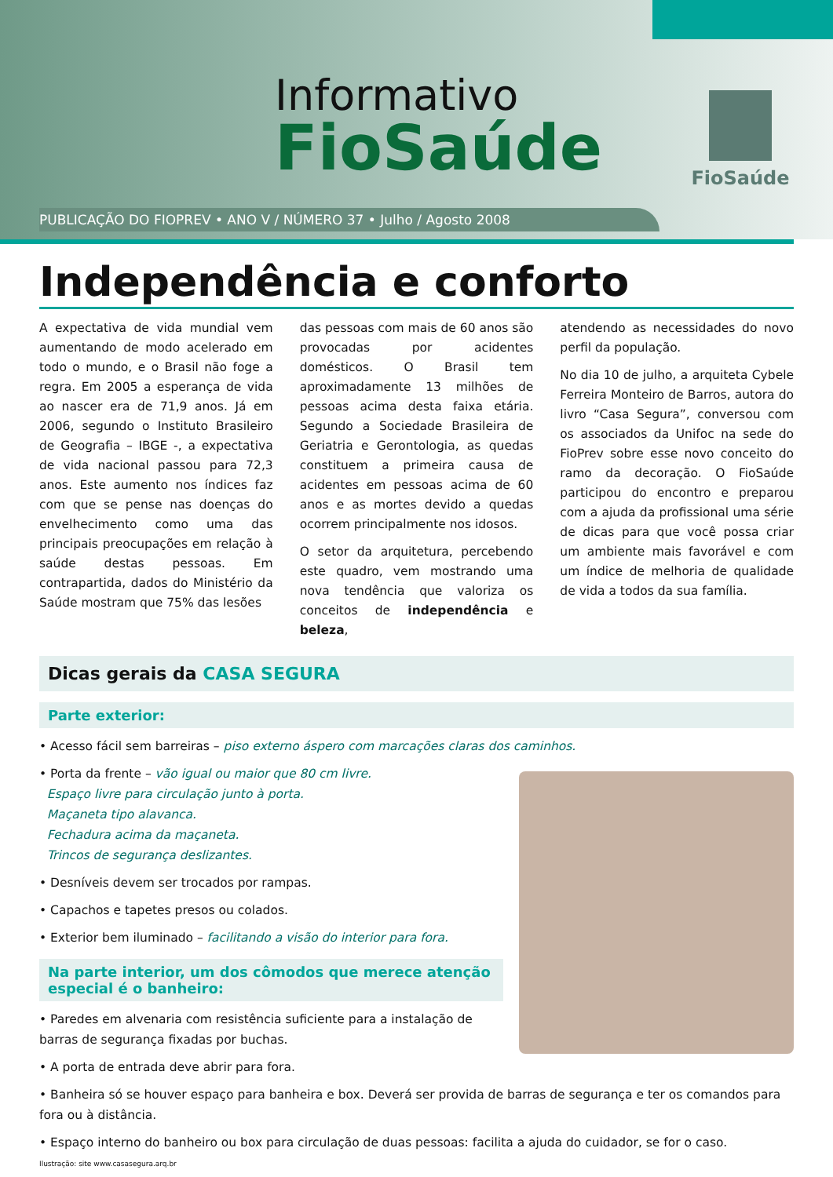Informativo
FioSaúde
FioSaúde
PUBLICAÇÃO DO FIOPREV • ANO V / NÚMERO 37 • Julho / Agosto 2008
Independência e conforto
A expectativa de vida mundial vem aumentando de modo acelerado em todo o mundo, e o Brasil não foge a regra. Em 2005 a esperança de vida ao nascer era de 71,9 anos. Já em 2006, segundo o Instituto Brasileiro de Geografia – IBGE -, a expectativa de vida nacional passou para 72,3 anos. Este aumento nos índices faz com que se pense nas doenças do envelhecimento como uma das principais preocupações em relação à saúde destas pessoas. Em contrapartida, dados do Ministério da Saúde mostram que 75% das lesões
das pessoas com mais de 60 anos são provocadas por acidentes domésticos. O Brasil tem aproximadamente 13 milhões de pessoas acima desta faixa etária. Segundo a Sociedade Brasileira de Geriatria e Gerontologia, as quedas constituem a primeira causa de acidentes em pessoas acima de 60 anos e as mortes devido a quedas ocorrem principalmente nos idosos.
O setor da arquitetura, percebendo este quadro, vem mostrando uma nova tendência que valoriza os conceitos de independência e beleza,
atendendo as necessidades do novo perfil da população.
No dia 10 de julho, a arquiteta Cybele Ferreira Monteiro de Barros, autora do livro “Casa Segura”, conversou com os associados da Unifoc na sede do FioPrev sobre esse novo conceito do ramo da decoração. O FioSaúde participou do encontro e preparou com a ajuda da profissional uma série de dicas para que você possa criar um ambiente mais favorável e com um índice de melhoria de qualidade de vida a todos da sua família.
Dicas gerais da CASA SEGURA
Parte exterior:
• Acesso fácil sem barreiras – piso externo áspero com marcações claras dos caminhos.
• Porta da frente – vão igual ou maior que 80 cm livre.
Espaço livre para circulação junto à porta.
Maçaneta tipo alavanca.
Fechadura acima da maçaneta.
Trincos de segurança deslizantes.
• Desníveis devem ser trocados por rampas.
• Capachos e tapetes presos ou colados.
• Exterior bem iluminado – facilitando a visão do interior para fora.
Na parte interior, um dos cômodos que merece atenção especial é o banheiro:
• Paredes em alvenaria com resistência suficiente para a instalação de barras de segurança fixadas por buchas.
• A porta de entrada deve abrir para fora.
• Banheira só se houver espaço para banheira e box. Deverá ser provida de barras de segurança e ter os comandos para fora ou à distância.
• Espaço interno do banheiro ou box para circulação de duas pessoas: facilita a ajuda do cuidador, se for o caso.
Ilustração: site www.casasegura.arq.br